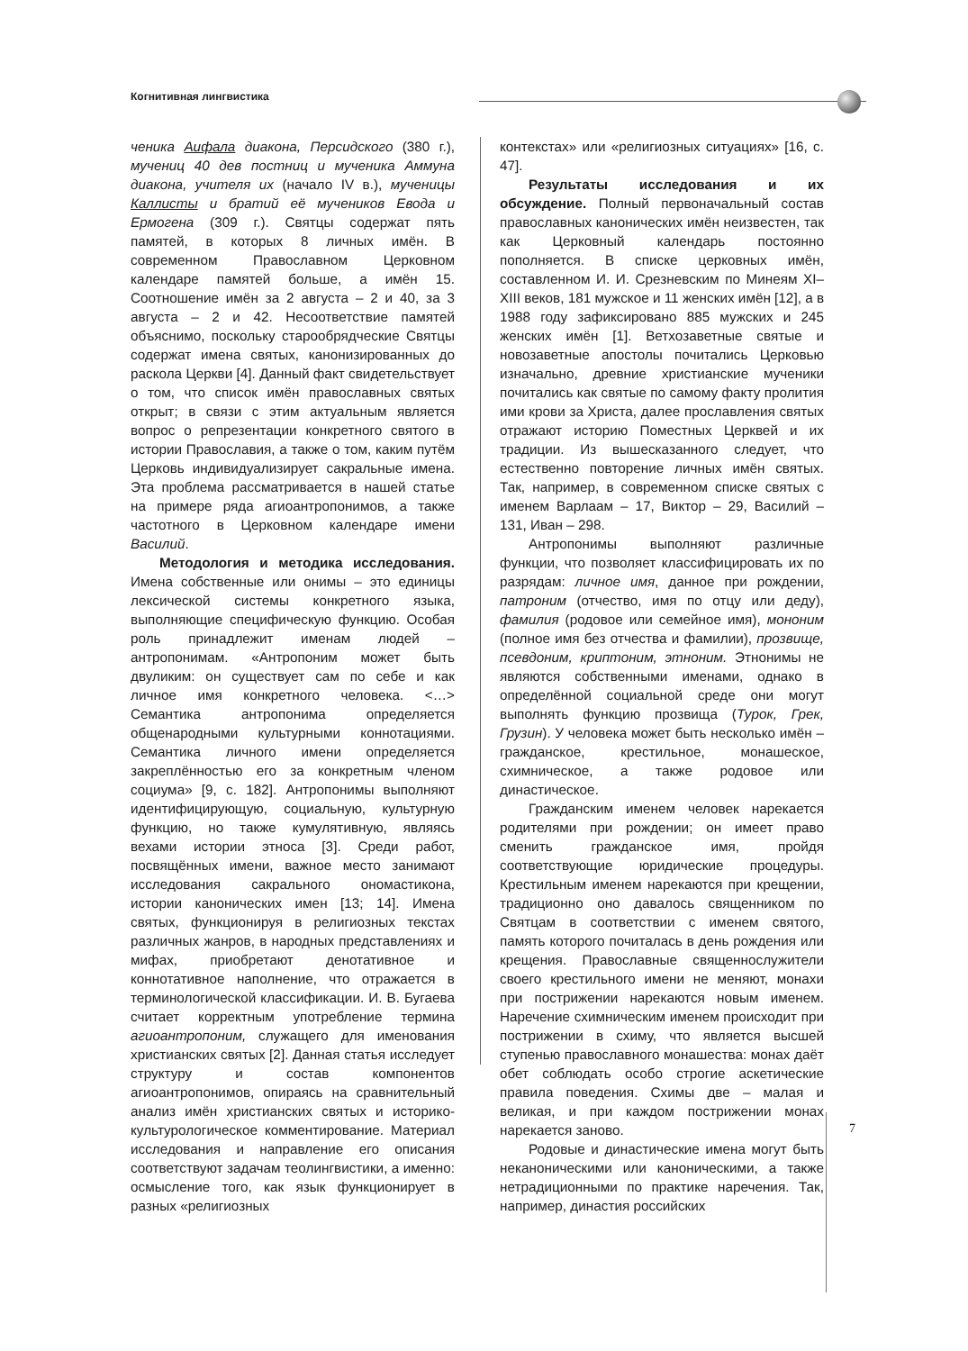Когнитивная лингвистика
ченика Аифала диакона, Персидского (380 г.), мучениц 40 дев постниц и мученика Аммуна диакона, учителя их (начало IV в.), мученицы Каллисты и братий её мучеников Евода и Ермогена (309 г.). Святцы содержат пять памятей, в которых 8 личных имён. В современном Православном Церковном календаре памятей больше, а имён 15. Соотношение имён за 2 августа – 2 и 40, за 3 августа – 2 и 42. Несоответствие памятей объяснимо, поскольку старообрядческие Святцы содержат имена святых, канонизированных до раскола Церкви [4]. Данный факт свидетельствует о том, что список имён православных святых открыт; в связи с этим актуальным является вопрос о репрезентации конкретного святого в истории Православия, а также о том, каким путём Церковь индивидуализирует сакральные имена. Эта проблема рассматривается в нашей статье на примере ряда агиоантропонимов, а также частотного в Церковном календаре имени Василий.
Методология и методика исследования. Имена собственные или онимы – это единицы лексической системы конкретного языка, выполняющие специфическую функцию. Особая роль принадлежит именам людей – антропонимам. «Антропоним может быть двуликим: он существует сам по себе и как личное имя конкретного человека. <…> Семантика антропонима определяется общенародными культурными коннотациями. Семантика личного имени определяется закреплённостью его за конкретным членом социума» [9, с. 182]. Антропонимы выполняют идентифицирующую, социальную, культурную функцию, но также кумулятивную, являясь вехами истории этноса [3]. Среди работ, посвящённых имени, важное место занимают исследования сакрального ономастикона, истории канонических имен [13; 14]. Имена святых, функционируя в религиозных текстах различных жанров, в народных представлениях и мифах, приобретают денотативное и коннотативное наполнение, что отражается в терминологической классификации. И. В. Бугаева считает корректным употребление термина агиоантропоним, служащего для именования христианских святых [2]. Данная статья исследует структуру и состав компонентов агиоантропонимов, опираясь на сравнительный анализ имён христианских святых и историко-культурологическое комментирование. Материал исследования и направление его описания соответствуют задачам теолингвистики, а именно: осмысление того, как язык функционирует в разных «религиозных
контекстах» или «религиозных ситуациях» [16, с. 47].
Результаты исследования и их обсуждение. Полный первоначальный состав православных канонических имён неизвестен, так как Церковный календарь постоянно пополняется. В списке церковных имён, составленном И. И. Срезневским по Минеям XI–XIII веков, 181 мужское и 11 женских имён [12], а в 1988 году зафиксировано 885 мужских и 245 женских имён [1]. Ветхозаветные святые и новозаветные апостолы почитались Церковью изначально, древние христианские мученики почитались как святые по самому факту пролития ими крови за Христа, далее прославления святых отражают историю Поместных Церквей и их традиции. Из вышесказанного следует, что естественно повторение личных имён святых. Так, например, в современном списке святых с именем Варлаам – 17, Виктор – 29, Василий – 131, Иван – 298.
Антропонимы выполняют различные функции, что позволяет классифицировать их по разрядам: личное имя, данное при рождении, патроним (отчество, имя по отцу или деду), фамилия (родовое или семейное имя), мононим (полное имя без отчества и фамилии), прозвище, псевдоним, криптоним, этноним. Этнонимы не являются собственными именами, однако в определённой социальной среде они могут выполнять функцию прозвища (Турок, Грек, Грузин). У человека может быть несколько имён – гражданское, крестильное, монашеское, схимническое, а также родовое или династическое.
Гражданским именем человек нарекается родителями при рождении; он имеет право сменить гражданское имя, пройдя соответствующие юридические процедуры. Крестильным именем нарекаются при крещении, традиционно оно давалось священником по Святцам в соответствии с именем святого, память которого почиталась в день рождения или крещения. Православные священнослужители своего крестильного имени не меняют, монахи при пострижении нарекаются новым именем. Наречение схимническим именем происходит при пострижении в схиму, что является высшей ступенью православного монашества: монах даёт обет соблюдать особо строгие аскетические правила поведения. Схимы две – малая и великая, и при каждом пострижении монах нарекается заново.
Родовые и династические имена могут быть неканоническими или каноническими, а также нетрадиционными по практике наречения. Так, например, династия российских
7